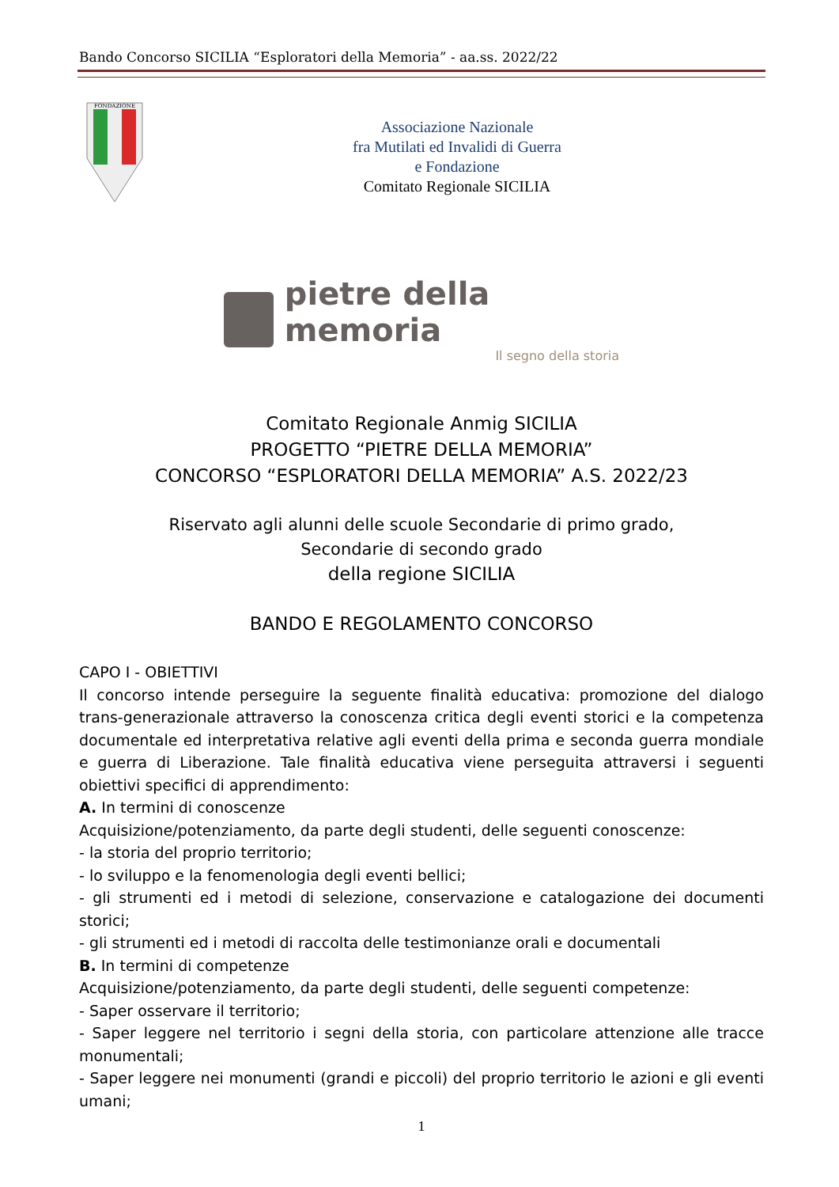Bando Concorso SICILIA “Esploratori della Memoria” - aa.ss. 2022/22
FONDAZIONE
Associazione Nazionale
fra Mutilati ed Invalidi di Guerra
e Fondazione
Comitato Regionale SICILIA
pietre della memoria
Il segno della storia
Comitato Regionale Anmig SICILIA
PROGETTO “PIETRE DELLA MEMORIA”
CONCORSO “ESPLORATORI DELLA MEMORIA” A.S. 2022/23
Riservato agli alunni delle scuole Secondarie di primo grado,
Secondarie di secondo grado
della regione SICILIA
BANDO E REGOLAMENTO CONCORSO
CAPO I - OBIETTIVI
Il concorso intende perseguire la seguente finalità educativa: promozione del dialogo trans-generazionale attraverso la conoscenza critica degli eventi storici e la competenza documentale ed interpretativa relative agli eventi della prima e seconda guerra mondiale e guerra di Liberazione. Tale finalità educativa viene perseguita attraversi i seguenti obiettivi specifici di apprendimento:
A. In termini di conoscenze
Acquisizione/potenziamento, da parte degli studenti, delle seguenti conoscenze:
- la storia del proprio territorio;
- lo sviluppo e la fenomenologia degli eventi bellici;
- gli strumenti ed i metodi di selezione, conservazione e catalogazione dei documenti storici;
- gli strumenti ed i metodi di raccolta delle testimonianze orali e documentali
B. In termini di competenze
Acquisizione/potenziamento, da parte degli studenti, delle seguenti competenze:
- Saper osservare il territorio;
- Saper leggere nel territorio i segni della storia, con particolare attenzione alle tracce monumentali;
- Saper leggere nei monumenti (grandi e piccoli) del proprio territorio le azioni e gli eventi umani;
1